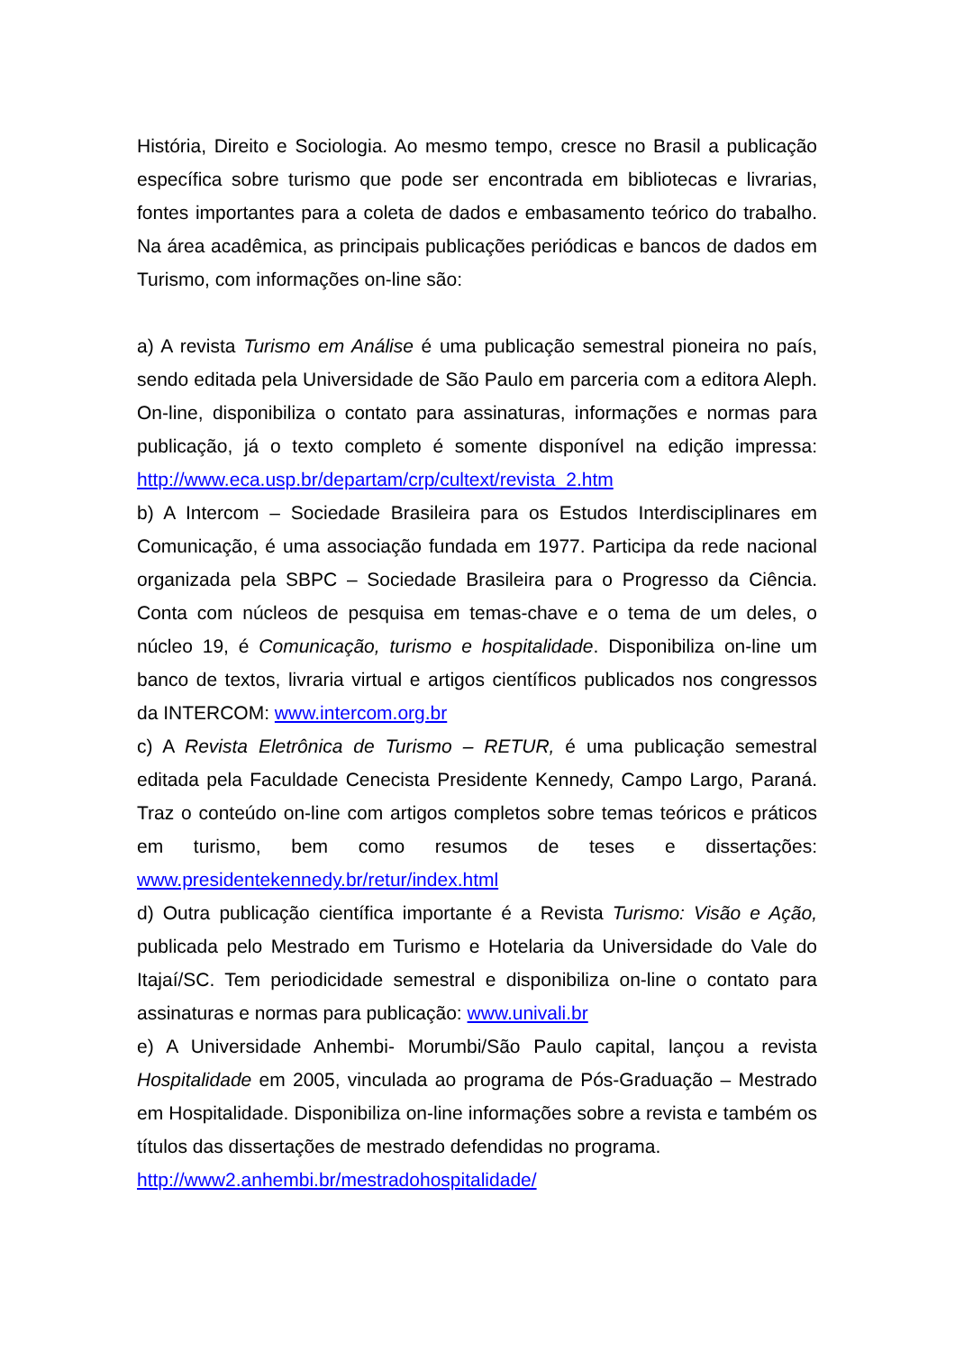História, Direito e Sociologia. Ao mesmo tempo, cresce no Brasil a publicação específica sobre turismo que pode ser encontrada em bibliotecas e livrarias, fontes importantes para a coleta de dados e embasamento teórico do trabalho. Na área acadêmica, as principais publicações periódicas e bancos de dados em Turismo, com informações on-line são:
a) A revista Turismo em Análise é uma publicação semestral pioneira no país, sendo editada pela Universidade de São Paulo em parceria com a editora Aleph. On-line, disponibiliza o contato para assinaturas, informações e normas para publicação, já o texto completo é somente disponível na edição impressa: http://www.eca.usp.br/departam/crp/cultext/revista_2.htm
b) A Intercom – Sociedade Brasileira para os Estudos Interdisciplinares em Comunicação, é uma associação fundada em 1977. Participa da rede nacional organizada pela SBPC – Sociedade Brasileira para o Progresso da Ciência. Conta com núcleos de pesquisa em temas-chave e o tema de um deles, o núcleo 19, é Comunicação, turismo e hospitalidade. Disponibiliza on-line um banco de textos, livraria virtual e artigos científicos publicados nos congressos da INTERCOM: www.intercom.org.br
c) A Revista Eletrônica de Turismo – RETUR, é uma publicação semestral editada pela Faculdade Cenecista Presidente Kennedy, Campo Largo, Paraná. Traz o conteúdo on-line com artigos completos sobre temas teóricos e práticos em turismo, bem como resumos de teses e dissertações: www.presidentekennedy.br/retur/index.html
d) Outra publicação científica importante é a Revista Turismo: Visão e Ação, publicada pelo Mestrado em Turismo e Hotelaria da Universidade do Vale do Itajaí/SC. Tem periodicidade semestral e disponibiliza on-line o contato para assinaturas e normas para publicação: www.univali.br
e) A Universidade Anhembi- Morumbi/São Paulo capital, lançou a revista Hospitalidade em 2005, vinculada ao programa de Pós-Graduação – Mestrado em Hospitalidade. Disponibiliza on-line informações sobre a revista e também os títulos das dissertações de mestrado defendidas no programa.
http://www2.anhembi.br/mestradohospitalidade/